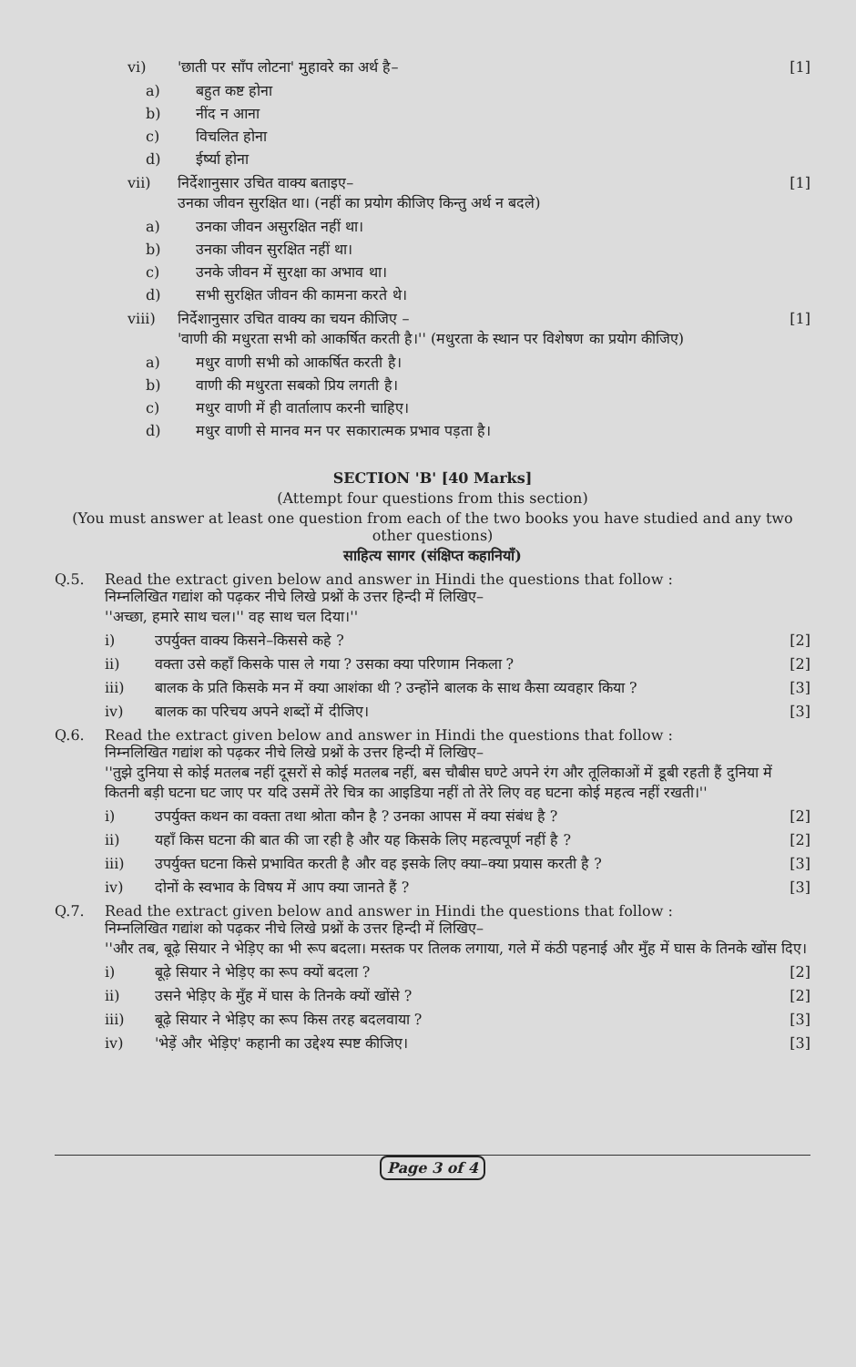vi) 'छाती पर साँप लोटना' मुहावरे का अर्थ है– [1]
a) बहुत कष्ट होना
b) नींद न आना
c) विचलित होना
d) ईर्ष्या होना
vii) निर्देशानुसार उचित वाक्य बताइए–
उनका जीवन सुरक्षित था। (नहीं का प्रयोग कीजिए किन्तु अर्थ न बदले) [1]
a) उनका जीवन असुरक्षित नहीं था।
b) उनका जीवन सुरक्षित नहीं था।
c) उनके जीवन में सुरक्षा का अभाव था।
d) सभी सुरक्षित जीवन की कामना करते थे।
viii) निर्देशानुसार उचित वाक्य का चयन कीजिए –
'वाणी की मधुरता सभी को आकर्षित करती है।'' (मधुरता के स्थान पर विशेषण का प्रयोग कीजिए) [1]
a) मधुर वाणी सभी को आकर्षित करती है।
b) वाणी की मधुरता सबको प्रिय लगती है।
c) मधुर वाणी में ही वार्तालाप करनी चाहिए।
d) मधुर वाणी से मानव मन पर सकारात्मक प्रभाव पड़ता है।
SECTION 'B' [40 Marks]
(Attempt four questions from this section)
(You must answer at least one question from each of the two books you have studied and any two other questions)
साहित्य सागर (संक्षिप्त कहानियाँ)
Q.5. Read the extract given below and answer in Hindi the questions that follow :
निम्नलिखित गद्यांश को पढ़कर नीचे लिखे प्रश्नों के उत्तर हिन्दी में लिखिए–
''अच्छा, हमारे साथ चल।'' वह साथ चल दिया।''
i) उपर्युक्त वाक्य किसने–किससे कहे ? [2]
ii) वक्ता उसे कहाँ किसके पास ले गया ? उसका क्या परिणाम निकला ? [2]
iii) बालक के प्रति किसके मन में क्या आशंका थी ? उन्होंने बालक के साथ कैसा व्यवहार किया ? [3]
iv) बालक का परिचय अपने शब्दों में दीजिए। [3]
Q.6. Read the extract given below and answer in Hindi the questions that follow :
निम्नलिखित गद्यांश को पढ़कर नीचे लिखे प्रश्नों के उत्तर हिन्दी में लिखिए–
''तुझे दुनिया से कोई मतलब नहीं दूसरों से कोई मतलब नहीं, बस चौबीस घण्टे अपने रंग और तूलिकाओं में डूबी रहती हैं दुनिया में कितनी बड़ी घटना घट जाए पर यदि उसमें तेरे चित्र का आइडिया नहीं तो तेरे लिए वह घटना कोई महत्व नहीं रखती।''
i) उपर्युक्त कथन का वक्ता तथा श्रोता कौन है ? उनका आपस में क्या संबंध है ? [2]
ii) यहाँ किस घटना की बात की जा रही है और यह किसके लिए महत्वपूर्ण नहीं है ? [2]
iii) उपर्युक्त घटना किसे प्रभावित करती है और वह इसके लिए क्या–क्या प्रयास करती है ? [3]
iv) दोनों के स्वभाव के विषय में आप क्या जानते हैं ? [3]
Q.7. Read the extract given below and answer in Hindi the questions that follow :
निम्नलिखित गद्यांश को पढ़कर नीचे लिखे प्रश्नों के उत्तर हिन्दी में लिखिए–
''और तब, बूढ़े सियार ने भेड़िए का भी रूप बदला। मस्तक पर तिलक लगाया, गले में कंठी पहनाई और मुँह में घास के तिनके खोंस दिए।
i) बूढ़े सियार ने भेड़िए का रूप क्यों बदला ? [2]
ii) उसने भेड़िए के मुँह में घास के तिनके क्यों खोंसे ? [2]
iii) बूढ़े सियार ने भेड़िए का रूप किस तरह बदलवाया ? [3]
iv) 'भेड़ें और भेड़िए' कहानी का उद्देश्य स्पष्ट कीजिए। [3]
Page 3 of 4